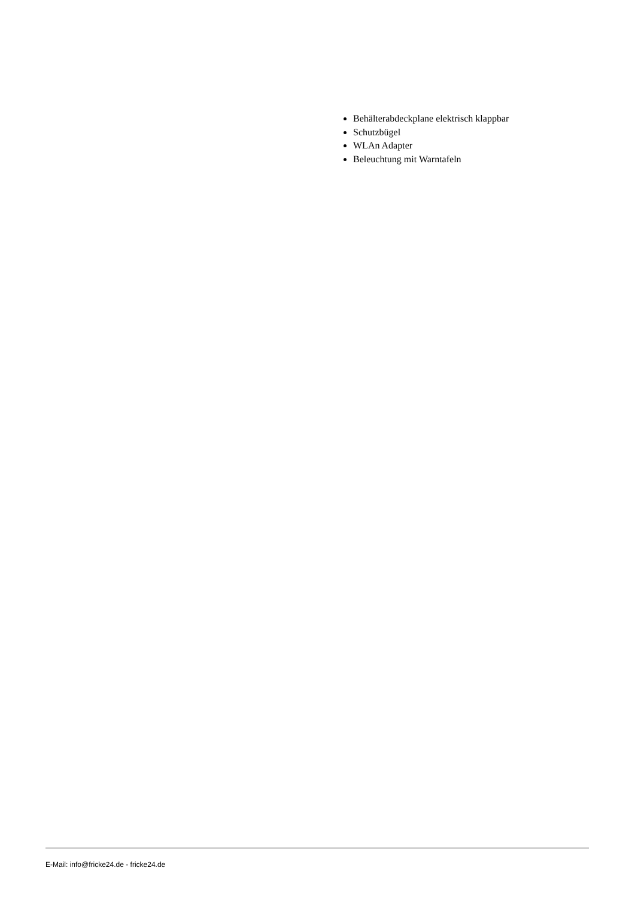Behälterabdeckplane elektrisch klappbar
Schutzbügel
WLAn Adapter
Beleuchtung mit Warntafeln
E-Mail: info@fricke24.de - fricke24.de